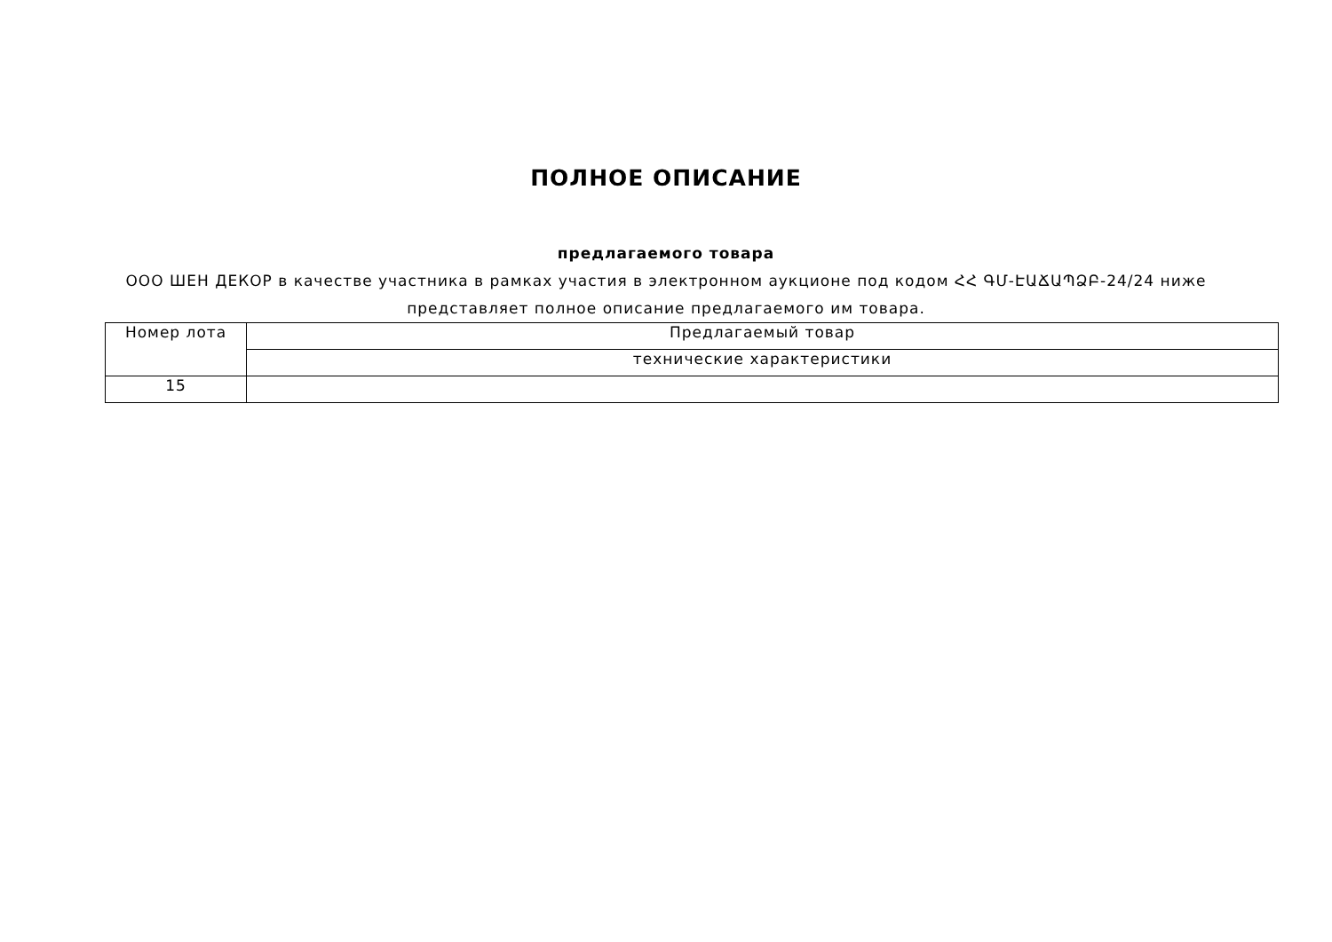ПОЛНОЕ ОПИСАНИЕ
предлагаемого товара
ООО ШЕН ДЕКОР в качестве участника в рамках участия в электронном аукционе под кодом ՀՀ ԳՄ-ԷԱՃԱՊՁԲ-24/24 ниже представляет полное описание предлагаемого им товара.
| Номер лота | Предлагаемый товар |
| --- | --- |
| | технические характеристики |
| 15 | |